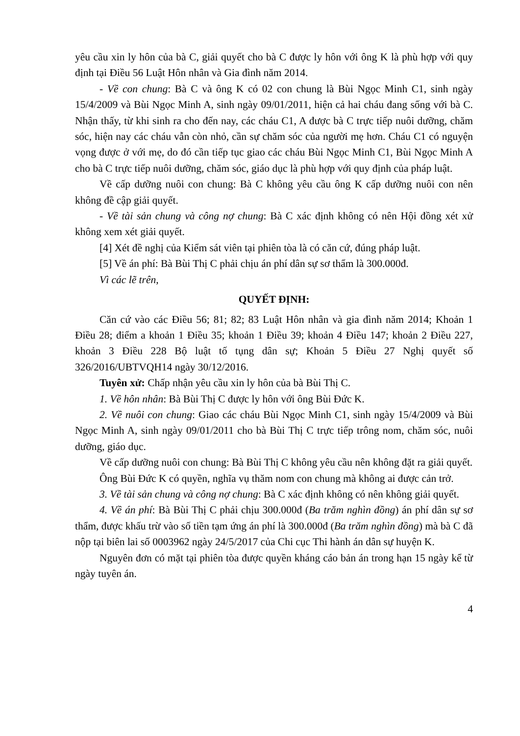yêu cầu xin ly hôn của bà C, giải quyết cho bà C được ly hôn với ông K là phù hợp với quy định tại Điều 56 Luật Hôn nhân và Gia đình năm 2014.
- Về con chung: Bà C và ông K có 02 con chung là Bùi Ngọc Minh C1, sinh ngày 15/4/2009 và Bùi Ngọc Minh A, sinh ngày 09/01/2011, hiện cả hai cháu đang sống với bà C. Nhận thấy, từ khi sinh ra cho đến nay, các cháu C1, A được bà C trực tiếp nuôi dưỡng, chăm sóc, hiện nay các cháu vẫn còn nhỏ, cần sự chăm sóc của người mẹ hơn. Cháu C1 có nguyện vọng được ở với mẹ, do đó cần tiếp tục giao các cháu Bùi Ngọc Minh C1, Bùi Ngọc Minh A cho bà C trực tiếp nuôi dưỡng, chăm sóc, giáo dục là phù hợp với quy định của pháp luật.
Về cấp dưỡng nuôi con chung: Bà C không yêu cầu ông K cấp dưỡng nuôi con nên không đề cập giải quyết.
- Về tài sản chung và công nợ chung: Bà C xác định không có nên Hội đồng xét xử không xem xét giải quyết.
[4] Xét đề nghị của Kiểm sát viên tại phiên tòa là có căn cứ, đúng pháp luật.
[5] Về án phí: Bà Bùi Thị C phải chịu án phí dân sự sơ thẩm là 300.000đ.
Vì các lẽ trên,
QUYẾT ĐỊNH:
Căn cứ vào các Điều 56; 81; 82; 83 Luật Hôn nhân và gia đình năm 2014; Khoản 1 Điều 28; điểm a khoản 1 Điều 35; khoản 1 Điều 39; khoản 4 Điều 147; khoản 2 Điều 227, khoản 3 Điều 228 Bộ luật tố tụng dân sự; Khoản 5 Điều 27 Nghị quyết số 326/2016/UBTVQH14 ngày 30/12/2016.
Tuyên xử: Chấp nhận yêu cầu xin ly hôn của bà Bùi Thị C.
1. Về hôn nhân: Bà Bùi Thị C được ly hôn với ông Bùi Đức K.
2. Về nuôi con chung: Giao các cháu Bùi Ngọc Minh C1, sinh ngày 15/4/2009 và Bùi Ngọc Minh A, sinh ngày 09/01/2011 cho bà Bùi Thị C trực tiếp trông nom, chăm sóc, nuôi dưỡng, giáo dục.
Về cấp dưỡng nuôi con chung: Bà Bùi Thị C không yêu cầu nên không đặt ra giải quyết.
Ông Bùi Đức K có quyền, nghĩa vụ thăm nom con chung mà không ai được cản trở.
3. Về tài sản chung và công nợ chung: Bà C xác định không có nên không giải quyết.
4. Về án phí: Bà Bùi Thị C phải chịu 300.000đ (Ba trăm nghìn đồng) án phí dân sự sơ thẩm, được khấu trừ vào số tiền tạm ứng án phí là 300.000đ (Ba trăm nghìn đồng) mà bà C đã nộp tại biên lai số 0003962 ngày 24/5/2017 của Chi cục Thi hành án dân sự huyện K.
Nguyên đơn có mặt tại phiên tòa được quyền kháng cáo bản án trong hạn 15 ngày kể từ ngày tuyên án.
4